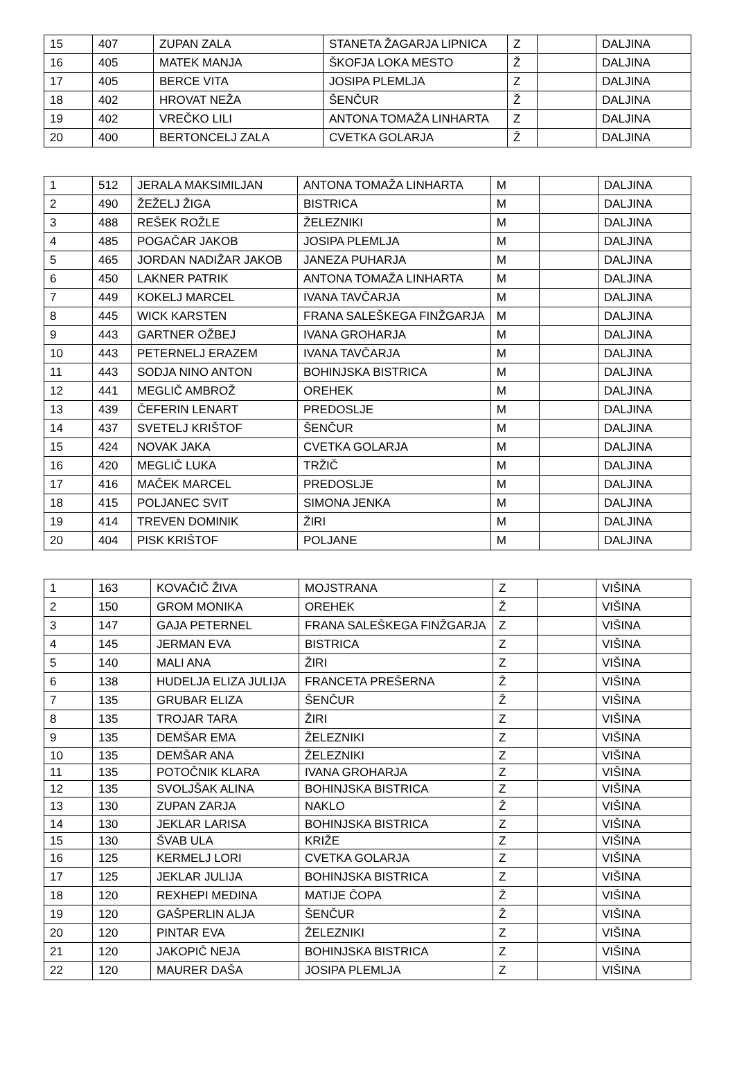| 15 | 407 | ZUPAN ZALA | STANETA ŽAGARJA LIPNICA | Z | | DALJINA |
| 16 | 405 | MATEK MANJA | ŠKOFJA LOKA MESTO | Ž | | DALJINA |
| 17 | 405 | BERCE VITA | JOSIPA PLEMLJA | Z | | DALJINA |
| 18 | 402 | HROVAT NEŽA | ŠENČUR | Ž | | DALJINA |
| 19 | 402 | VREČKO LILI | ANTONA TOMAŽA LINHARTA | Z | | DALJINA |
| 20 | 400 | BERTONCELJ ZALA | CVETKA GOLARJA | Ž | | DALJINA |
| 1 | 512 | JERALA MAKSIMILJAN | ANTONA TOMAŽA LINHARTA | M | | DALJINA |
| 2 | 490 | ŽEŽELJ ŽIGA | BISTRICA | M | | DALJINA |
| 3 | 488 | REŠEK ROŽLE | ŽELEZNIKI | M | | DALJINA |
| 4 | 485 | POGAČAR JAKOB | JOSIPA PLEMLJA | M | | DALJINA |
| 5 | 465 | JORDAN NADIŽAR JAKOB | JANEZA PUHARJA | M | | DALJINA |
| 6 | 450 | LAKNER PATRIK | ANTONA TOMAŽA LINHARTA | M | | DALJINA |
| 7 | 449 | KOKELJ MARCEL | IVANA TAVČARJA | M | | DALJINA |
| 8 | 445 | WICK KARSTEN | FRANA SALEŠKEGA FINŽGARJA | M | | DALJINA |
| 9 | 443 | GARTNER OŽBEJ | IVANA GROHARJA | M | | DALJINA |
| 10 | 443 | PETERNELJ ERAZEM | IVANA TAVČARJA | M | | DALJINA |
| 11 | 443 | SODJA NINO ANTON | BOHINJSKA BISTRICA | M | | DALJINA |
| 12 | 441 | MEGLIČ AMBROŽ | OREHEK | M | | DALJINA |
| 13 | 439 | ČEFERIN LENART | PREDOSLJE | M | | DALJINA |
| 14 | 437 | SVETELJ KRIŠTOF | ŠENČUR | M | | DALJINA |
| 15 | 424 | NOVAK JAKA | CVETKA GOLARJA | M | | DALJINA |
| 16 | 420 | MEGLIČ LUKA | TRŽIČ | M | | DALJINA |
| 17 | 416 | MAČEK MARCEL | PREDOSLJE | M | | DALJINA |
| 18 | 415 | POLJANEC SVIT | SIMONA JENKA | M | | DALJINA |
| 19 | 414 | TREVEN DOMINIK | ŽIRI | M | | DALJINA |
| 20 | 404 | PISK KRIŠTOF | POLJANE | M | | DALJINA |
| 1 | 163 | KOVAČIČ ŽIVA | MOJSTRANA | Z | | VIŠINA |
| 2 | 150 | GROM MONIKA | OREHEK | Ž | | VIŠINA |
| 3 | 147 | GAJA PETERNEL | FRANA SALEŠKEGA FINŽGARJA | Z | | VIŠINA |
| 4 | 145 | JERMAN EVA | BISTRICA | Z | | VIŠINA |
| 5 | 140 | MALI ANA | ŽIRI | Z | | VIŠINA |
| 6 | 138 | HUDELJA ELIZA JULIJA | FRANCETA PREŠERNA | Ž | | VIŠINA |
| 7 | 135 | GRUBAR ELIZA | ŠENČUR | Ž | | VIŠINA |
| 8 | 135 | TROJAR TARA | ŽIRI | Z | | VIŠINA |
| 9 | 135 | DEMŠAR EMA | ŽELEZNIKI | Z | | VIŠINA |
| 10 | 135 | DEMŠAR ANA | ŽELEZNIKI | Z | | VIŠINA |
| 11 | 135 | POTOČNIK KLARA | IVANA GROHARJA | Z | | VIŠINA |
| 12 | 135 | SVOLJŠAK ALINA | BOHINJSKA BISTRICA | Z | | VIŠINA |
| 13 | 130 | ZUPAN ZARJA | NAKLO | Ž | | VIŠINA |
| 14 | 130 | JEKLAR LARISA | BOHINJSKA BISTRICA | Z | | VIŠINA |
| 15 | 130 | ŠVAB ULA | KRIŽE | Z | | VIŠINA |
| 16 | 125 | KERMELJ LORI | CVETKA GOLARJA | Z | | VIŠINA |
| 17 | 125 | JEKLAR JULIJA | BOHINJSKA BISTRICA | Z | | VIŠINA |
| 18 | 120 | REXHEPI MEDINA | MATIJE ČOPA | Ž | | VIŠINA |
| 19 | 120 | GAŠPERLIN ALJA | ŠENČUR | Ž | | VIŠINA |
| 20 | 120 | PINTAR EVA | ŽELEZNIKI | Z | | VIŠINA |
| 21 | 120 | JAKOPIČ NEJA | BOHINJSKA BISTRICA | Z | | VIŠINA |
| 22 | 120 | MAURER DAŠA | JOSIPA PLEMLJA | Z | | VIŠINA |